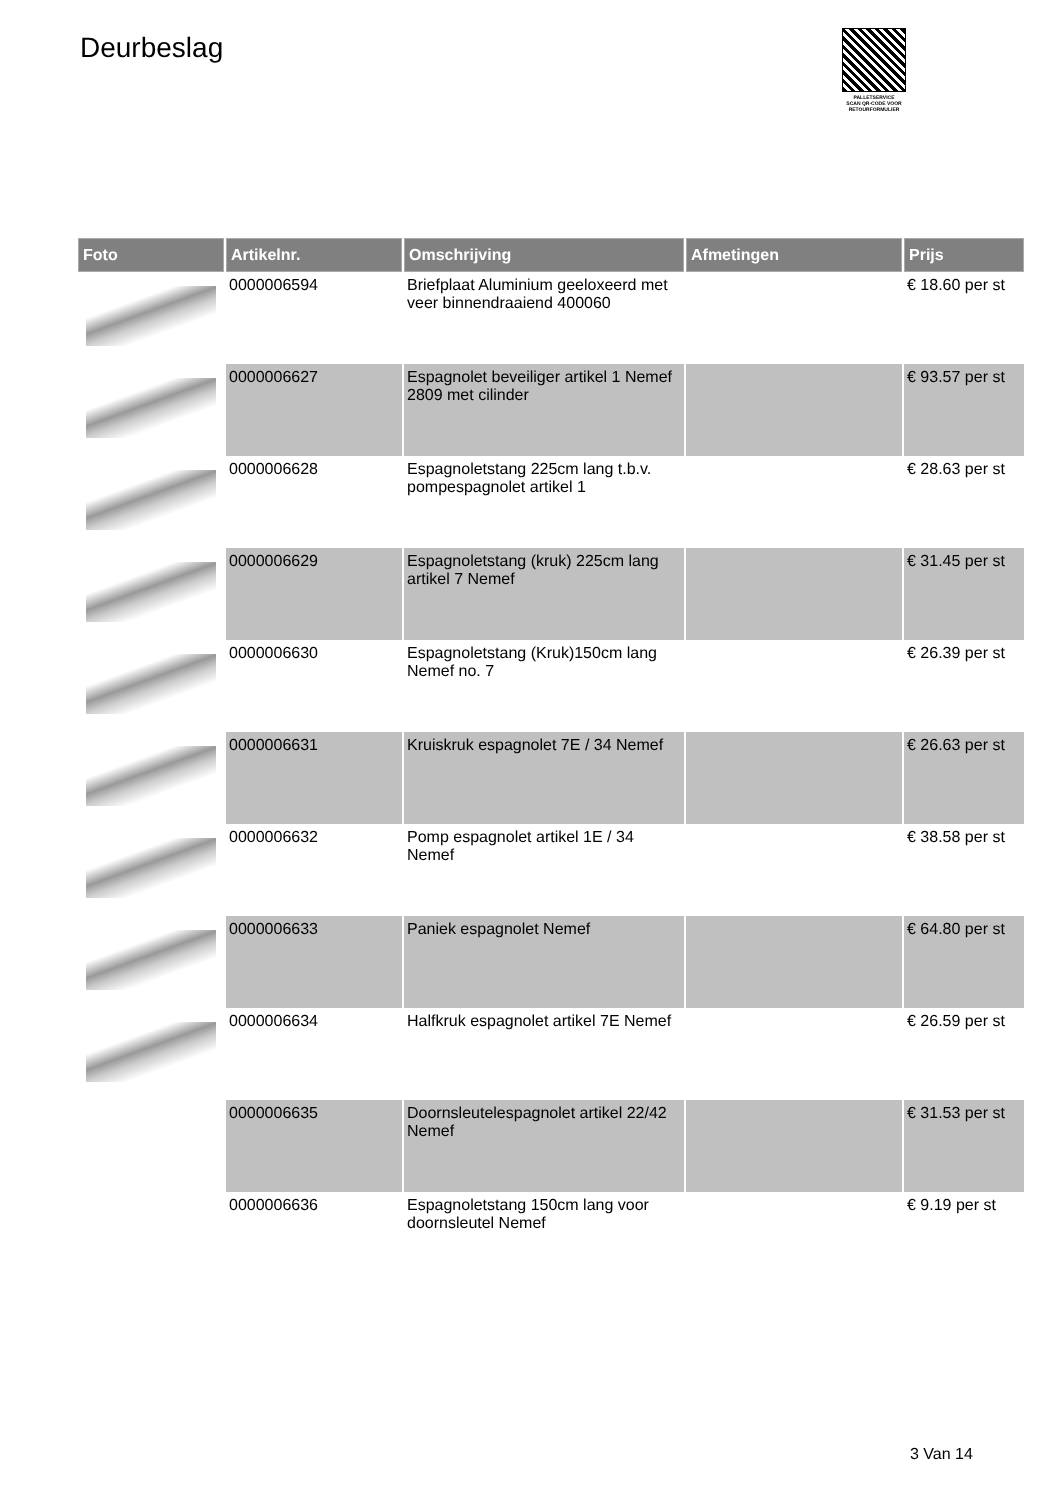Deurbeslag
PALLETSERVICE
SCAN QR-CODE VOOR
RETOURFORMULIER
| Foto | Artikelnr. | Omschrijving | Afmetingen | Prijs |
| --- | --- | --- | --- | --- |
| | 0000006594 | Briefplaat Aluminium geeloxeerd met veer binnendraaiend 400060 | | € 18.60 per st |
| | 0000006627 | Espagnolet beveiliger artikel 1 Nemef 2809 met cilinder | | € 93.57 per st |
| | 0000006628 | Espagnoletstang 225cm lang t.b.v. pompespagnolet artikel 1 | | € 28.63 per st |
| | 0000006629 | Espagnoletstang (kruk) 225cm lang artikel 7 Nemef | | € 31.45 per st |
| | 0000006630 | Espagnoletstang (Kruk)150cm lang Nemef no. 7 | | € 26.39 per st |
| | 0000006631 | Kruiskruk espagnolet 7E / 34 Nemef | | € 26.63 per st |
| | 0000006632 | Pomp espagnolet artikel 1E / 34 Nemef | | € 38.58 per st |
| | 0000006633 | Paniek espagnolet Nemef | | € 64.80 per st |
| | 0000006634 | Halfkruk espagnolet artikel 7E Nemef | | € 26.59 per st |
| | 0000006635 | Doornsleutelespagnolet artikel 22/42 Nemef | | € 31.53 per st |
| | 0000006636 | Espagnoletstang 150cm lang voor doornsleutel Nemef | | € 9.19 per st |
3 Van 14